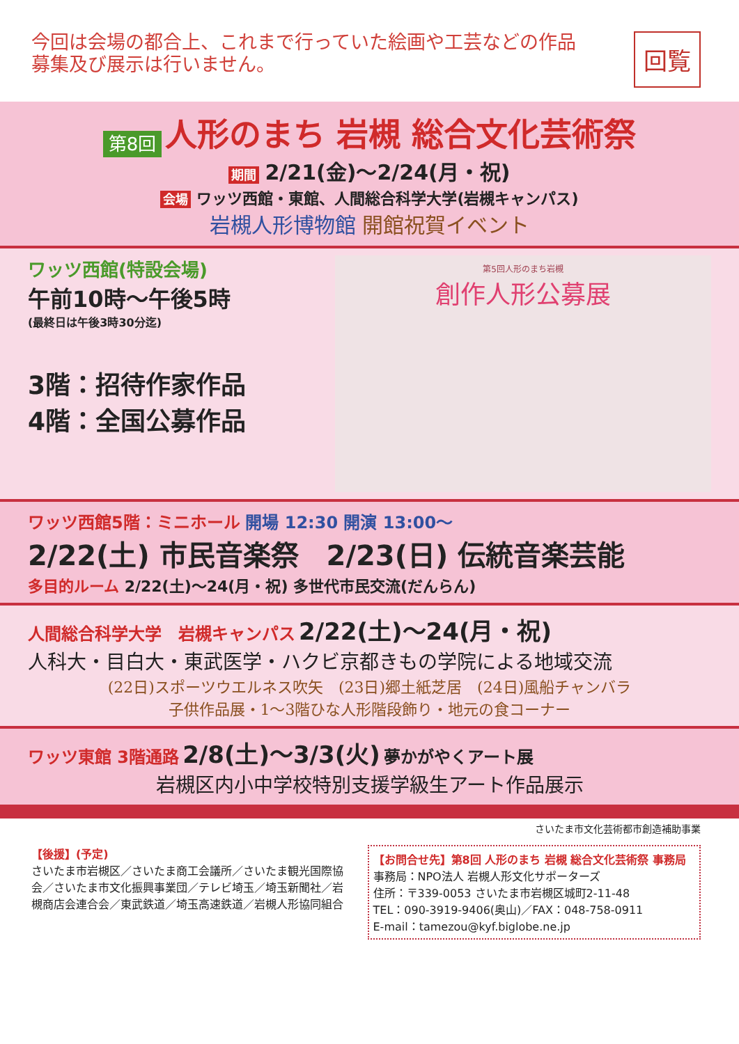今回は会場の都合上、これまで行っていた絵画や工芸などの作品
募集及び展示は行いません。
回覧
第8回 人形のまち 岩槻 総合文化芸術祭
期間 2/21(金)～2/24(月・祝)
会場 ワッツ西館・東館、人間総合科学大学(岩槻キャンパス)
岩槻人形博物館 開館祝賀イベント
ワッツ西館(特設会場)
午前10時～午後5時
(最終日は午後3時30分迄)
3階：招待作家作品
4階：全国公募作品
第5回人形のまち岩槻
創作人形公募展
ワッツ西館5階：ミニホール 開場 12:30 開演 13:00～
2/22(土) 市民音楽祭　2/23(日) 伝統音楽芸能
多目的ルーム 2/22(土)～24(月・祝) 多世代市民交流(だんらん)
人間総合科学大学　岩槻キャンパス 2/22(土)～24(月・祝)
人科大・目白大・東武医学・ハクビ京都きもの学院による地域交流
(22日)スポーツウエルネス吹矢　(23日)郷土紙芝居　(24日)風船チャンバラ
子供作品展・1～3階ひな人形階段飾り・地元の食コーナー
ワッツ東館 3階通路 2/8(土)～3/3(火) 夢かがやくアート展
岩槻区内小中学校特別支援学級生アート作品展示
さいたま市文化芸術都市創造補助事業
【後援】(予定)
さいたま市岩槻区／さいたま商工会議所／さいたま観光国際協会／さいたま市文化振興事業団／テレビ埼玉／埼玉新聞社／岩槻商店会連合会／東武鉄道／埼玉高速鉄道／岩槻人形協同組合
【お問合せ先】第8回 人形のまち 岩槻 総合文化芸術祭 事務局
事務局：NPO法人 岩槻人形文化サポーターズ
住所：〒339-0053 さいたま市岩槻区城町2-11-48
TEL：090-3919-9406(奥山)／FAX：048-758-0911
E-mail：tamezou@kyf.biglobe.ne.jp